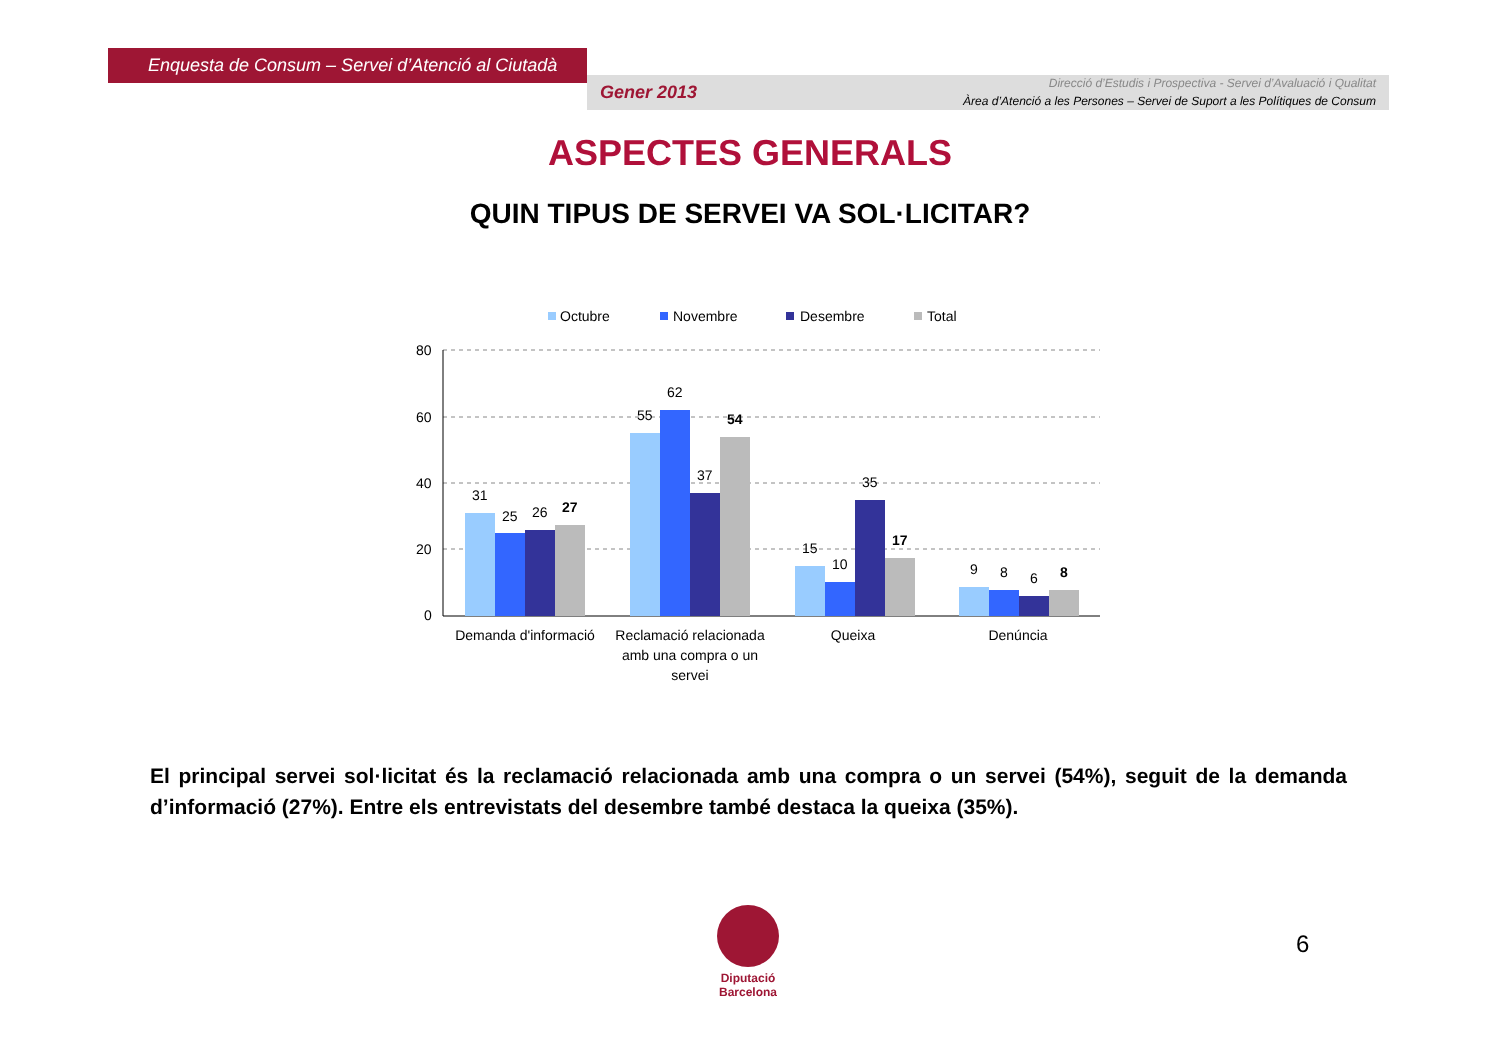Enquesta de Consum – Servei d’Atenció al Ciutadà
Gener 2013
Direcció d’Estudis i Prospectiva - Servei d’Avaluació i Qualitat
Àrea d’Atenció a les Persones – Servei de Suport a les Polítiques de Consum
ASPECTES GENERALS
QUIN TIPUS DE SERVEI VA SOL·LICITAR?
Octubre
Novembre
Desembre
Total
80
60
40
20
0
31
25
26
27
55
62
37
54
15
10
35
17
9
8
6
8
Demanda d'informació
Reclamació relacionada
amb una compra o un
servei
Queixa
Denúncia
El principal servei sol·licitat és la reclamació relacionada amb una compra o un servei (54%), seguit de la demanda d’informació (27%). Entre els entrevistats del desembre també destaca la queixa (35%).
Diputació
Barcelona
6